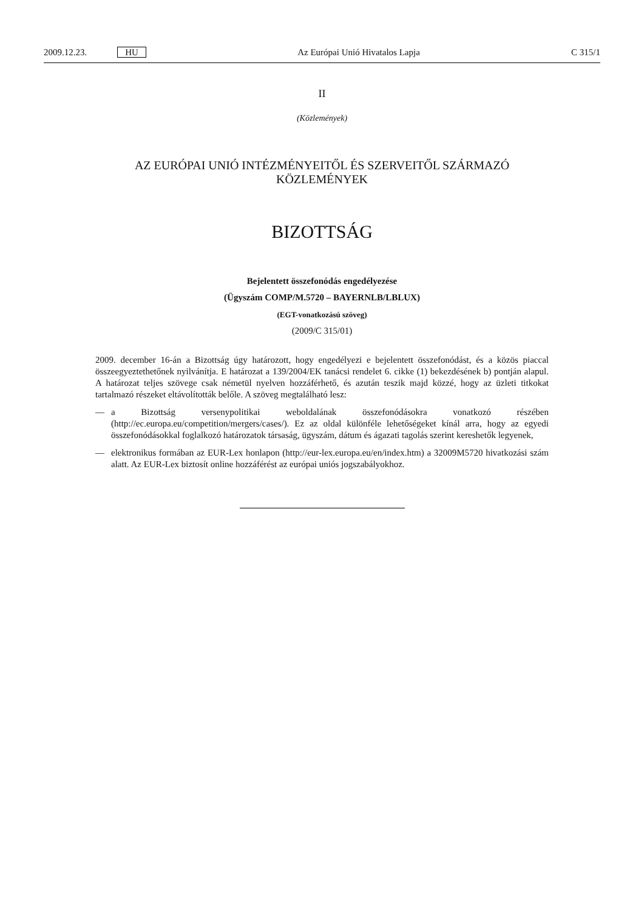2009.12.23. HU Az Európai Unió Hivatalos Lapja C 315/1
II
(Közlemények)
AZ EURÓPAI UNIÓ INTÉZMÉNYEITŐL ÉS SZERVEITŐL SZÁRMAZÓ
KÖZLEMÉNYEK
BIZOTTSÁG
Bejelentett összefonódás engedélyezése
(Ügyszám COMP/M.5720 – BAYERNLB/LBLUX)
(EGT-vonatkozású szöveg)
(2009/C 315/01)
2009. december 16-án a Bizottság úgy határozott, hogy engedélyezi e bejelentett összefonódást, és a közös piaccal összeegyeztethetőnek nyilvánítja. E határozat a 139/2004/EK tanácsi rendelet 6. cikke (1) bekezdésének b) pontján alapul. A határozat teljes szövege csak németül nyelven hozzáférhető, és azután teszik majd közzé, hogy az üzleti titkokat tartalmazó részeket eltávolították belőle. A szöveg megtalálható lesz:
— a Bizottság versenypolitikai weboldalának összefonódásokra vonatkozó részében (http://ec.europa.eu/competition/mergers/cases/). Ez az oldal különféle lehetőségeket kínál arra, hogy az egyedi összefonódásokkal foglalkozó határozatok társaság, ügyszám, dátum és ágazati tagolás szerint kereshetők legyenek,
— elektronikus formában az EUR-Lex honlapon (http://eur-lex.europa.eu/en/index.htm) a 32009M5720 hivatkozási szám alatt. Az EUR-Lex biztosít online hozzáférést az európai uniós jogszabályokhoz.